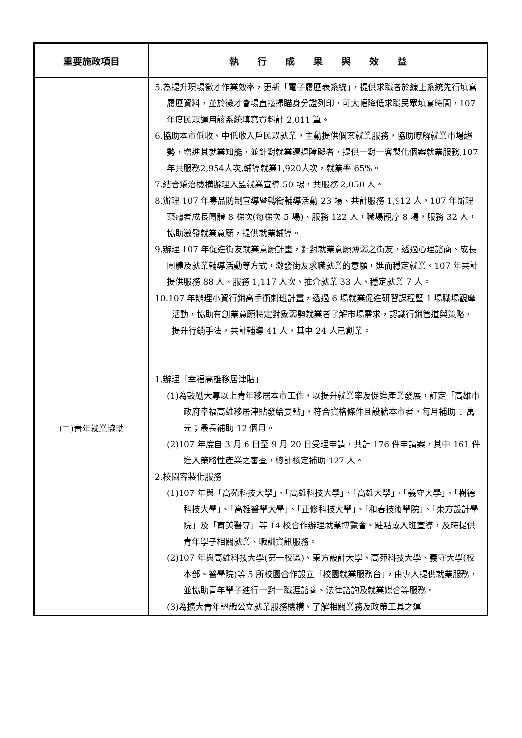| 重要施政項目 | 執 行 成 果 與 效 益 |
| --- | --- |
| (二)青年就業協助 | 5.為提升現場徵才作業效率，更新「電子履歷表系統」，提供求職者於線上系統先行填寫履歷資料，並於徵才會場直接掃瞄身分證列印，可大幅降低求職民眾填寫時間，107 年度民眾運用該系統填寫資料計 2,011 筆。 6.協助本市低收、中低收入戶民眾就業，主動提供個案就業服務，協助瞭解就業市場趨勢，增進其就業知能，並針對就業遭遇障礙者，提供一對一客製化個案就業服務,107年共服務2,954人次,輔導就業1,920人次，就業率 65%。 7.結合矯治機構辦理入監就業宣導 50 場，共服務 2,050 人。 8.辦理 107 年毒品防制宣導暨轉銜輔導活動 23 場、共計服務 1,912 人，107 年辦理藥癮者成長團體 8 梯次(每梯次 5 場)、服務 122 人，職場觀摩 8 場，服務 32 人，協助激發就業意願，提供就業輔導。 9.辦理 107 年促進街友就業意願計畫，針對就業意願薄弱之街友，透過心理諮商、成長團體及就業輔導活動等方式，激發街友求職就業的意願，進而穩定就業。107 年共計提供服務 88 人、服務 1,117 人次、推介就業 33 人、穩定就業 7 人。 10.107 年辦理小資行銷高手衝刺班計畫，透過 6 場就業促進研習課程暨 1 場職場觀摩活動，協助有創業意願特定對象弱勢就業者了解市場需求，認識行銷管道與策略，提升行銷手法，共計輔導 41 人，其中 24 人已創業。 1.辦理「幸福高雄移居津貼」 (1)為鼓勵大專以上青年移居本市工作，以提升就業率及促進產業發展，訂定「高雄市政府幸福高雄移居津貼發給要點」，符合資格條件且設籍本市者，每月補助 1 萬元；最長補助 12 個月。 (2)107 年度自 3 月 6 日至 9 月 20 日受理申請，共計 176 件申請案，其中 161 件進入策略性產業之審查，總計核定補助 127 人。 2.校園客製化服務 (1)107 年與「高苑科技大學」、「高雄科技大學」、「高雄大學」、「義守大學」、「樹德科技大學」、「高雄醫學大學」、「正修科技大學」、「和春技術學院」、「東方設計學院」及「育英醫專」等 14 校合作辦理就業博覽會、駐點或入班宣導，及時提供青年學子相關就業、職訓資訊服務。 (2)107 年與高雄科技大學(第一校區)、東方設計大學、高苑科技大學、義守大學(校本部、醫學院)等 5 所校園合作設立「校園就業服務台」，由專人提供就業服務，並協助青年學子進行一對一職涯諮商、法律諮詢及就業媒合等服務。 (3)為擴大青年認識公立就業服務機構、了解相關業務及政策工具之運 |